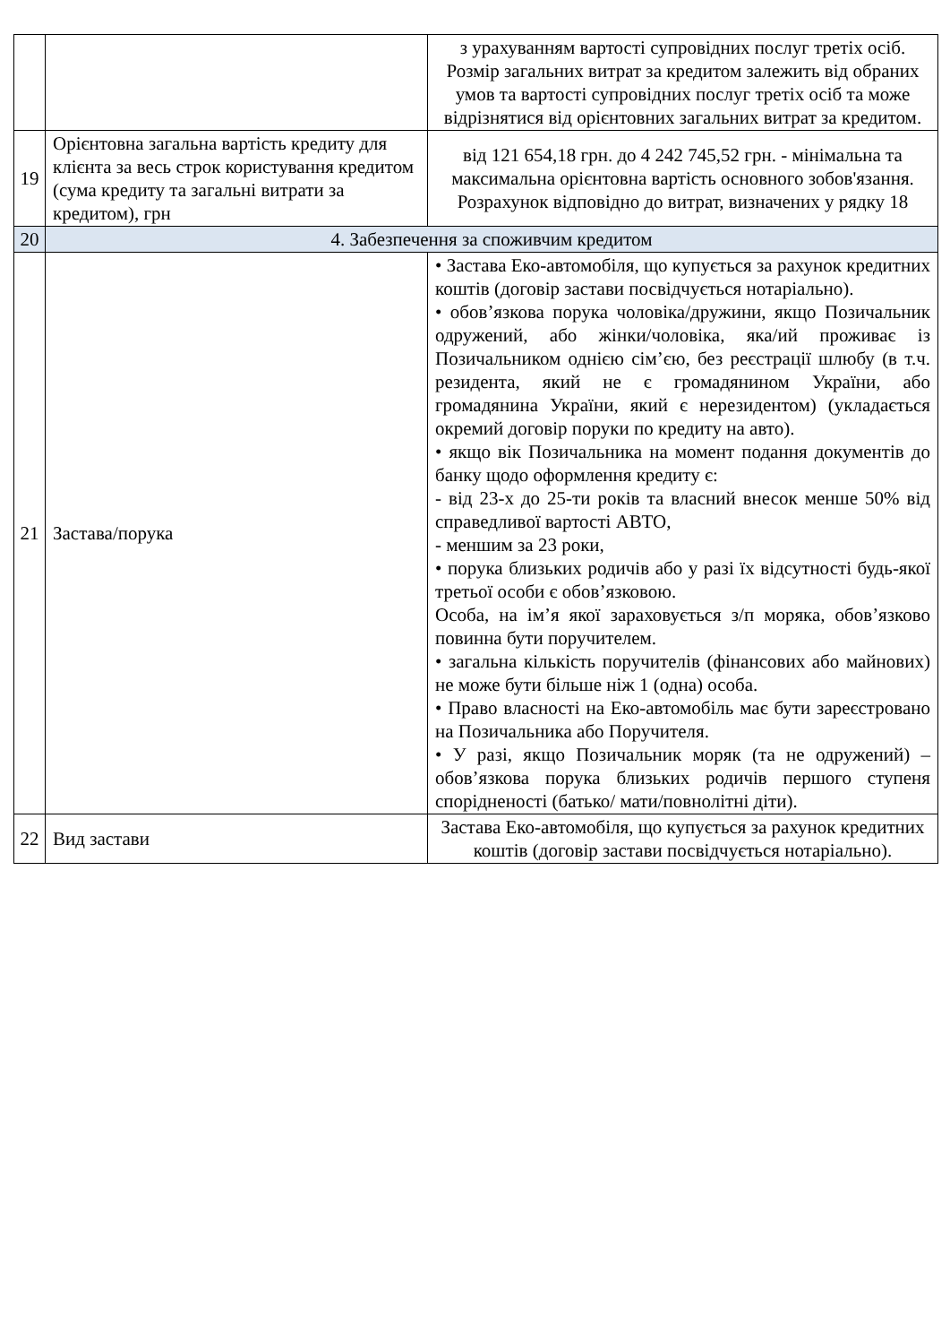| | | з урахуванням вартості супровідних послуг третіх осіб. Розмір загальних витрат за кредитом залежить від обраних умов та вартості супровідних послуг третіх осіб та може відрізнятися від орієнтовних загальних витрат за кредитом. |
| 19 | Орієнтовна загальна вартість кредиту для клієнта за весь строк користування кредитом (сума кредиту та загальні витрати за кредитом), грн | від 121 654,18 грн. до 4 242 745,52 грн. - мінімальна та максимальна орієнтовна вартість основного зобов'язання. Розрахунок відповідно до витрат, визначених у рядку 18 |
| 20 | 4. Забезпечення за споживчим кредитом | |
| 21 | Застава/порука | • Застава Еко-автомобіля, що купується за рахунок кредитних коштів (договір застави посвідчується нотаріально). • обов’язкова порука чоловіка/дружини, якщо Позичальник одружений, або жінки/чоловіка, яка/ий проживає із Позичальником однією сім’єю, без реєстрації шлюбу (в т.ч. резидента, який не є громадянином України, або громадянина України, який є нерезидентом) (укладається окремий договір поруки по кредиту на авто). • якщо вік Позичальника на момент подання документів до банку щодо оформлення кредиту є: - від 23-х до 25-ти років та власний внесок менше 50% від справедливої вартості АВТО, - меншим за 23 роки, • порука близьких родичів або у разі їх відсутності будь-якої третьої особи є обов’язковою. Особа, на ім’я якої зараховується з/п моряка, обов’язково повинна бути поручителем. • загальна кількість поручителів (фінансових або майнових) не може бути більше ніж 1 (одна) особа. • Право власності на Еко-автомобіль має бути зареєстровано на Позичальника або Поручителя. • У разі, якщо Позичальник моряк (та не одружений) – обов’язкова порука близьких родичів першого ступеня спорідненості (батько/ мати/повнолітні діти). |
| 22 | Вид застави | Застава Еко-автомобіля, що купується за рахунок кредитних коштів (договір застави посвідчується нотаріально). |